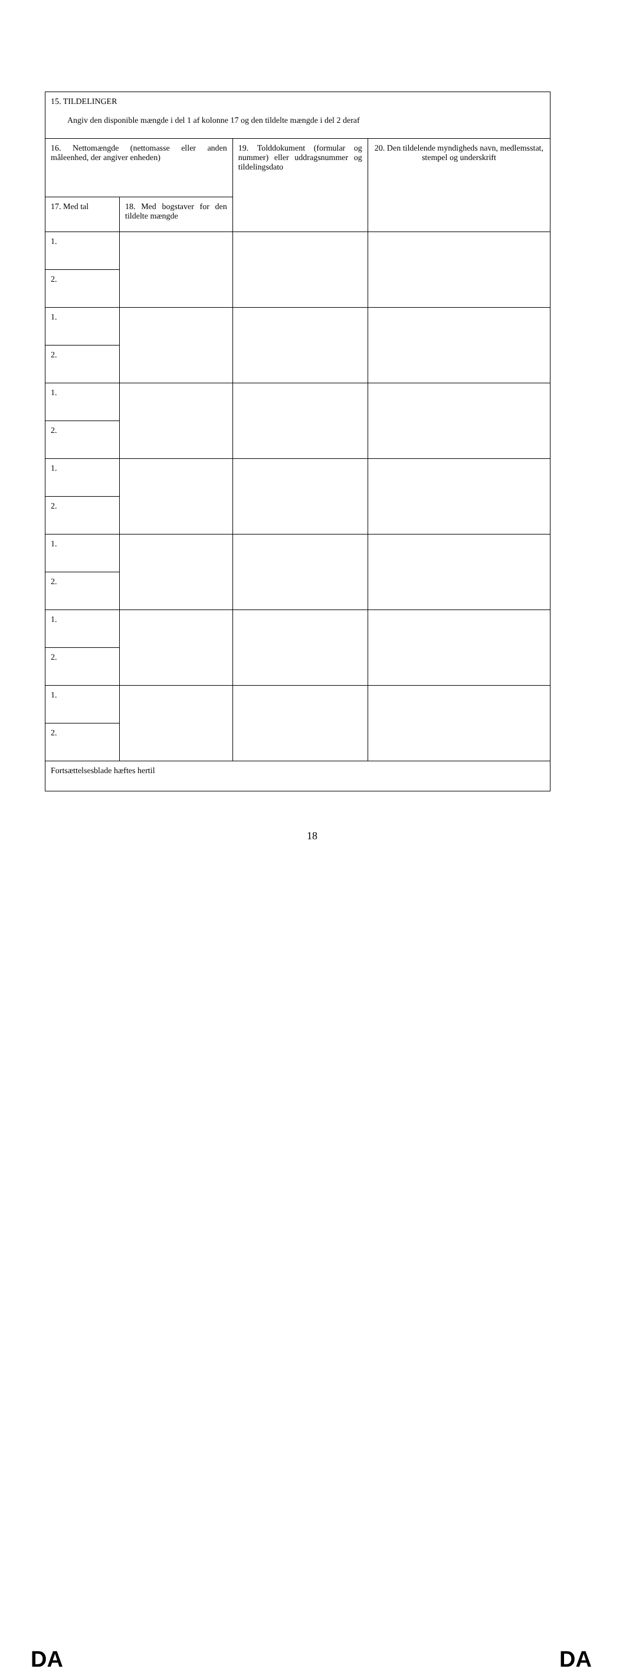| 15. TILDELINGER Angiv den disponible mængde i del 1 af kolonne 17 og den tildelte mængde i del 2 deraf | | | |
| 16. Nettomængde (nettomasse eller anden måleenhed, der angiver enheden) | | 19. Tolddokument (formular og nummer) eller uddragsnummer og tildelingsdato | 20. Den tildelende myndigheds navn, medlemsstat, stempel og underskrift |
| 17. Med tal | 18. Med bogstaver for den tildelte mængde | | |
| 1. | | | |
| 2. | | | |
| 1. | | | |
| 2. | | | |
| 1. | | | |
| 2. | | | |
| 1. | | | |
| 2. | | | |
| 1. | | | |
| 2. | | | |
| 1. | | | |
| 2. | | | |
| 1. | | | |
| 2. | | | |
| Fortsættelsesblade hæftes hertil | | | |
DA
18
DA